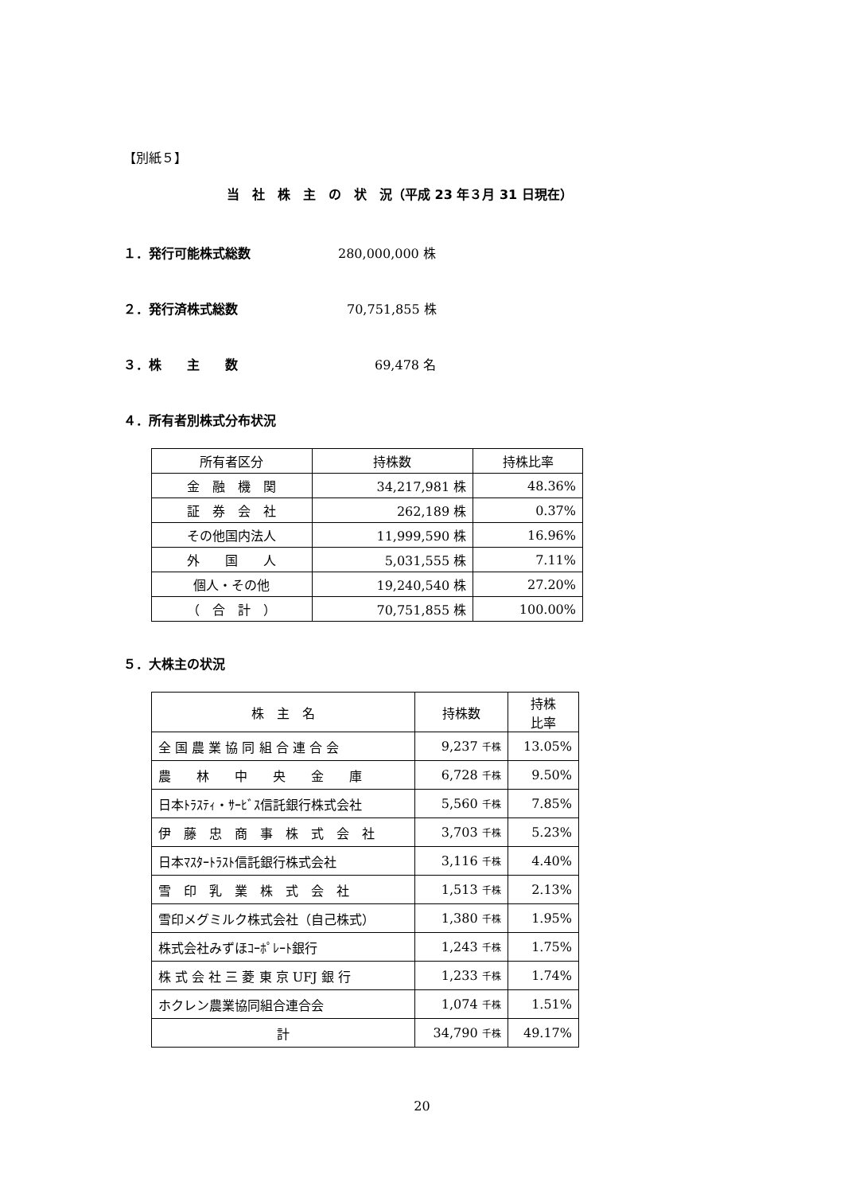【別紙５】
当　社　株　主　の　状　況（平成 23 年３月 31 日現在）
１．発行可能株式総数 280,000,000 株
２．発行済株式総数 70,751,855 株
３．株　　主　　数 69,478 名
４．所有者別株式分布状況
| 所有者区分 | 持株数 | 持株比率 |
| --- | --- | --- |
| 金 融 機 関 | 34,217,981 株 | 48.36% |
| 証 券 会 社 | 262,189 株 | 0.37% |
| その他国内法人 | 11,999,590 株 | 16.96% |
| 外 国 人 | 5,031,555 株 | 7.11% |
| 個人・その他 | 19,240,540 株 | 27.20% |
| （ 合 計 ） | 70,751,855 株 | 100.00% |
５．大株主の状況
| 株 主 名 | 持株数 | 持株 比率 |
| --- | --- | --- |
| 全 国 農 業 協 同 組 合 連 合 会 | 9,237 千株 | 13.05% |
| 農 林 中 央 金 庫 | 6,728 千株 | 9.50% |
| 日本ﾄﾗｽﾃｨ・ｻｰﾋﾞｽ信託銀行株式会社 | 5,560 千株 | 7.85% |
| 伊 藤 忠 商 事 株 式 会 社 | 3,703 千株 | 5.23% |
| 日本ﾏｽﾀｰﾄﾗｽﾄ信託銀行株式会社 | 3,116 千株 | 4.40% |
| 雪 印 乳 業 株 式 会 社 | 1,513 千株 | 2.13% |
| 雪印メグミルク株式会社（自己株式） | 1,380 千株 | 1.95% |
| 株式会社みずほｺｰﾎﾟﾚｰﾄ銀行 | 1,243 千株 | 1.75% |
| 株 式 会 社 三 菱 東 京 UFJ 銀 行 | 1,233 千株 | 1.74% |
| ホクレン農業協同組合連合会 | 1,074 千株 | 1.51% |
| 計 | 34,790 千株 | 49.17% |
20